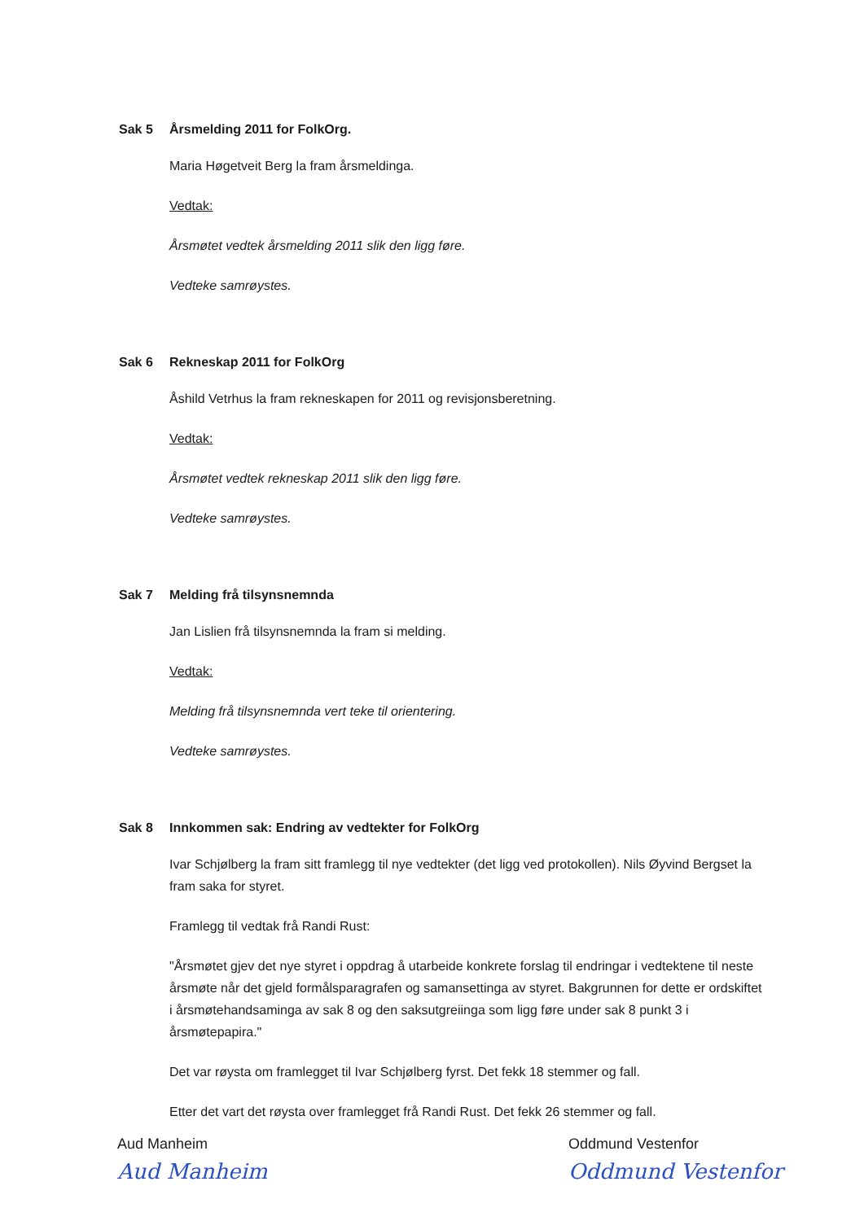Sak 5 Årsmelding 2011 for FolkOrg.
Maria Høgetveit Berg la fram årsmeldinga.
Vedtak:
Årsmøtet vedtek årsmelding 2011 slik den ligg føre.
Vedteke samrøystes.
Sak 6 Rekneskap 2011 for FolkOrg
Åshild Vetrhus la fram rekneskapen for 2011 og revisjonsberetning.
Vedtak:
Årsmøtet vedtek rekneskap 2011 slik den ligg føre.
Vedteke samrøystes.
Sak 7 Melding frå tilsynsnemnda
Jan Lislien frå tilsynsnemnda la fram si melding.
Vedtak:
Melding frå tilsynsnemnda vert teke til orientering.
Vedteke samrøystes.
Sak 8 Innkommen sak: Endring av vedtekter for FolkOrg
Ivar Schjølberg la fram sitt framlegg til nye vedtekter (det ligg ved protokollen). Nils Øyvind Bergset la fram saka for styret.
Framlegg til vedtak frå Randi Rust:
"Årsmøtet gjev det nye styret i oppdrag å utarbeide konkrete forslag til endringar i vedtektene til neste årsmøte når det gjeld formålsparagrafen og samansettinga av styret. Bakgrunnen for dette er ordskiftet i årsmøtehandsaminga av sak 8 og den saksutgreiinga som ligg føre under sak 8 punkt 3 i årsmøtepapira."
Det var røysta om framlegget til Ivar Schjølberg fyrst. Det fekk 18 stemmer og fall.
Etter det vart det røysta over framlegget frå Randi Rust. Det fekk 26 stemmer og fall.
Aud Manheim
Aud Manheim
Oddmund Vestenfor
Oddmund Vestenfor